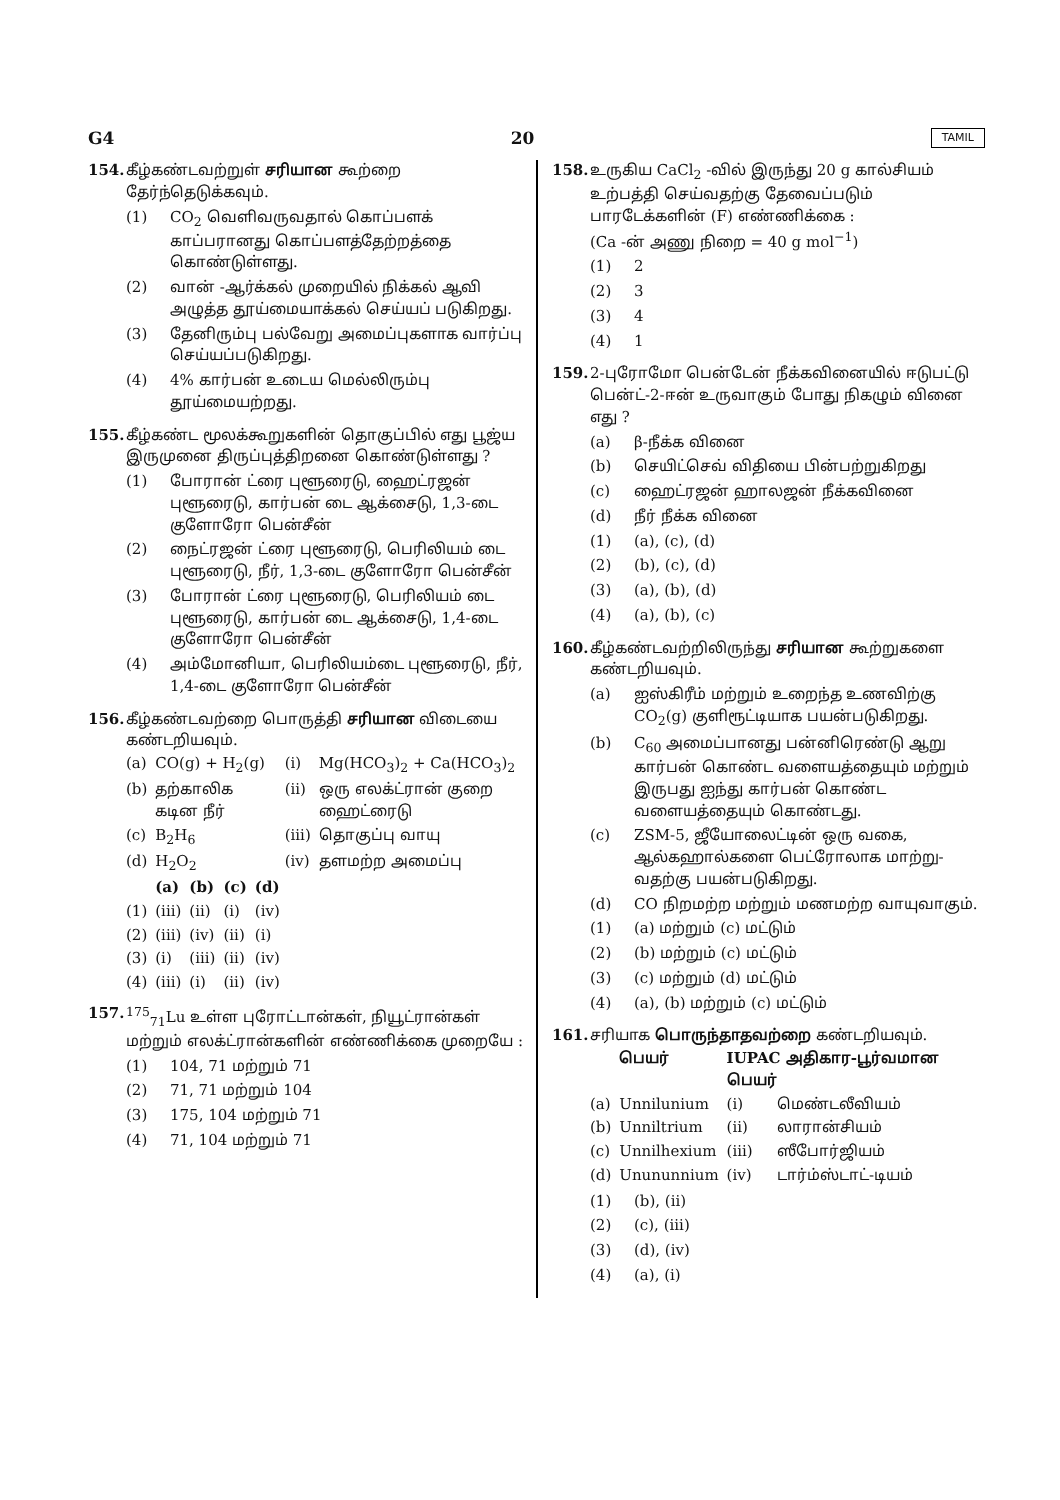G4 20 TAMIL
154. கீழ்கண்டவற்றுள் சரியான கூற்றை தேர்ந்தெடுக்கவும்.
(1) CO<sub>2</sub> வெளிவருவதால் கொப்பளக் காப்பரானது கொப்பளத்தேற்றத்தை கொண்டுள்ளது.
(2) வான் -ஆர்க்கல் முறையில் நிக்கல் ஆவி அழுத்த தூய்மையாக்கல் செய்யப் படுகிறது.
(3) தேனிரும்பு பல்வேறு அமைப்புகளாக வார்ப்பு செய்யப்படுகிறது.
(4) 4% கார்பன் உடைய மெல்லிரும்பு தூய்மையற்றது.
155. கீழ்கண்ட மூலக்கூறுகளின் தொகுப்பில் எது பூஜ்ய இருமுனை திருப்புத்திறனை கொண்டுள்ளது ?
(1) போரான் ட்ரை புளூரைடு, ஹைட்ரஜன் புளூரைடு, கார்பன் டை ஆக்சைடு, 1,3-டை குளோரோ பென்சீன்
(2) நைட்ரஜன் ட்ரை புளூரைடு, பெரிலியம் டை புளூரைடு, நீர், 1,3-டை குளோரோ பென்சீன்
(3) போரான் ட்ரை புளூரைடு, பெரிலியம் டை புளூரைடு, கார்பன் டை ஆக்சைடு, 1,4-டை குளோரோ பென்சீன்
(4) அம்மோனியா, பெரிலியம்டை புளூரைடு, நீர், 1,4-டை குளோரோ பென்சீன்
156. கீழ்கண்டவற்றை பொருத்தி சரியான விடையை கண்டறியவும்.
| (a) | CO(g) + H<sub>2</sub>(g) | (i) | Mg(HCO<sub>3</sub>)<sub>2</sub> + Ca(HCO<sub>3</sub>)<sub>2</sub> |
| (b) | தற்காலிக கடின நீர் | (ii) | ஒரு எலக்ட்ரான் குறை ஹைட்ரைடு |
| (c) | B<sub>2</sub>H<sub>6</sub> | (iii) | தொகுப்பு வாயு |
| (d) | H<sub>2</sub>O<sub>2</sub> | (iv) | தளமற்ற அமைப்பு |
| | (a) | (b) | (c) | (d) |
| --- | --- | --- | --- | --- |
| (1) | (iii) | (ii) | (i) | (iv) |
| (2) | (iii) | (iv) | (ii) | (i) |
| (3) | (i) | (iii) | (ii) | (iv) |
| (4) | (iii) | (i) | (ii) | (iv) |
157. <sup>175</sup> <sub>71</sub>Lu உள்ள புரோட்டான்கள், நியூட்ரான்கள் மற்றும் எலக்ட்ரான்களின் எண்ணிக்கை முறையே :
(1) 104, 71 மற்றும் 71
(2) 71, 71 மற்றும் 104
(3) 175, 104 மற்றும் 71
(4) 71, 104 மற்றும் 71
158. உருகிய CaCl<sub>2</sub> -வில் இருந்து 20 g கால்சியம் உற்பத்தி செய்வதற்கு தேவைப்படும் பாரடேக்களின் (F) எண்ணிக்கை :
(Ca -ன் அணு நிறை = 40 g mol<sup>−1</sup>)
(1) 2
(2) 3
(3) 4
(4) 1
159. 2-புரோமோ பென்டேன் நீக்கவினையில் ஈடுபட்டு பென்ட்-2-ஈன் உருவாகும் போது நிகழும் வினை எது ?
(a) β-நீக்க வினை
(b) செயிட்செவ் விதியை பின்பற்றுகிறது
(c) ஹைட்ரஜன் ஹாலஜன் நீக்கவினை
(d) நீர் நீக்க வினை
(1) (a), (c), (d)
(2) (b), (c), (d)
(3) (a), (b), (d)
(4) (a), (b), (c)
160. கீழ்கண்டவற்றிலிருந்து சரியான கூற்றுகளை கண்டறியவும்.
(a) ஐஸ்கிரீம் மற்றும் உறைந்த உணவிற்கு CO<sub>2</sub>(g) குளிரூட்டியாக பயன்படுகிறது.
(b) C<sub>60</sub> அமைப்பானது பன்னிரெண்டு ஆறு கார்பன் கொண்ட வளையத்தையும் மற்றும் இருபது ஐந்து கார்பன் கொண்ட வளையத்தையும் கொண்டது.
(c) ZSM-5, ஜீயோலைட்டின் ஒரு வகை, ஆல்கஹால்களை பெட்ரோலாக மாற்று-வதற்கு பயன்படுகிறது.
(d) CO நிறமற்ற மற்றும் மணமற்ற வாயுவாகும்.
(1) (a) மற்றும் (c) மட்டும்
(2) (b) மற்றும் (c) மட்டும்
(3) (c) மற்றும் (d) மட்டும்
(4) (a), (b) மற்றும் (c) மட்டும்
161. சரியாக பொருந்தாதவற்றை கண்டறியவும்.
| | பெயர் | IUPAC அதிகார-பூர்வமான பெயர் | |
| --- | --- | --- | --- |
| (a) | Unnilunium | (i) | மெண்டலீவியம் |
| (b) | Unniltrium | (ii) | லாரான்சியம் |
| (c) | Unnilhexium | (iii) | ஸீபோர்ஜியம் |
| (d) | Unununnium | (iv) | டார்ம்ஸ்டாட்-டியம் |
(1) (b), (ii)
(2) (c), (iii)
(3) (d), (iv)
(4) (a), (i)